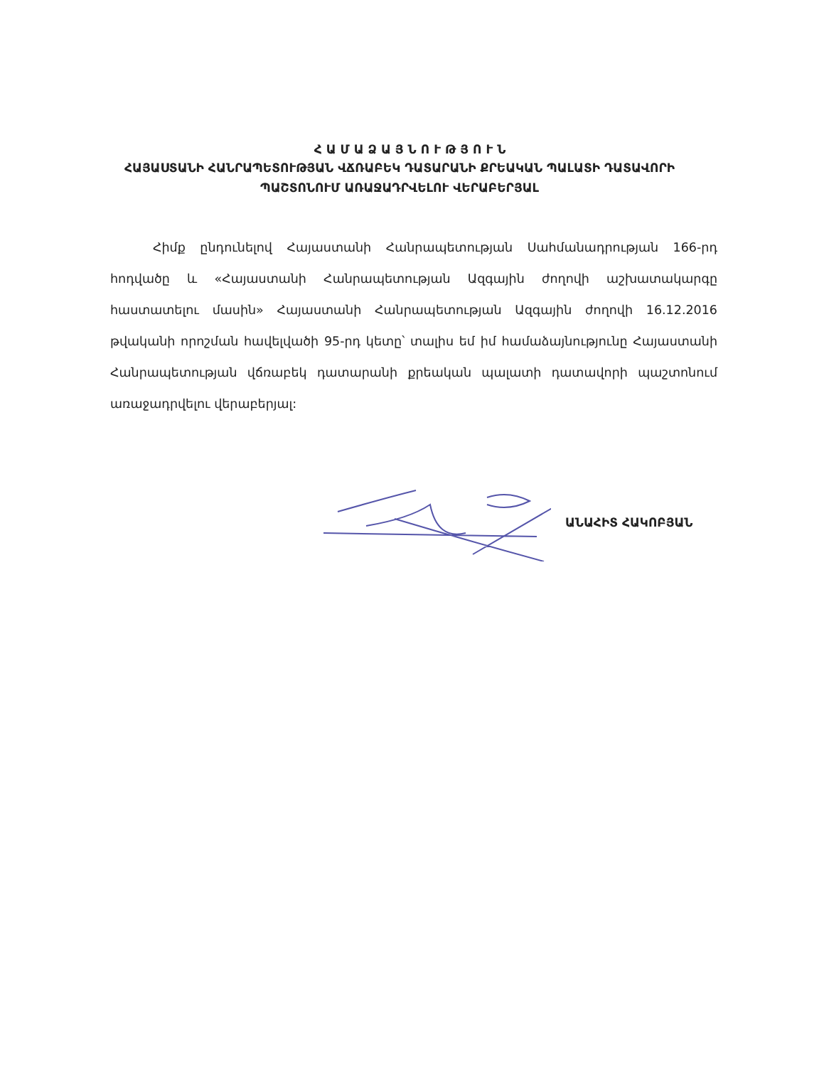ՀԱՄԱՁԱՅՆՈՒԹՅՈՒՆ
ՀԱՅԱՍՏԱՆԻ ՀԱՆՐԱՊԵՏՈՒԹՅԱՆ ՎՃՌԱԲԵԿ ԴԱՏԱՐԱՆԻ ՔՐԵԱԿԱՆ ՊԱԼԱՏԻ ԴԱՏԱՎՈՐԻ ՊԱՇՏՈՆՈՒՄ ԱՌԱՋԱԴՐՎԵԼՈՒ ՎԵՐԱԲԵՐՅԱԼ
Հիմք ընդունելով Հայաստանի Հանրապետության Սահմանադրության 166-րդ հոդվածը և «Հայաստանի Հանրապետության Ազգային ժողովի աշխատակարգը հաստատելու մասին» Հայաստանի Հանրապետության Ազգային ժողովի 16.12.2016 թվականի որոշման հավելվածի 95-րդ կետը՝ տալիս եմ իմ համաձայնությունը Հայաստանի Հանրապետության վճռաբեկ դատարանի քրեական պալատի դատավորի պաշտոնում առաջադրվելու վերաբերյալ:
ԱՆԱՀԻՏ ՀԱԿՈԲՅԱՆ